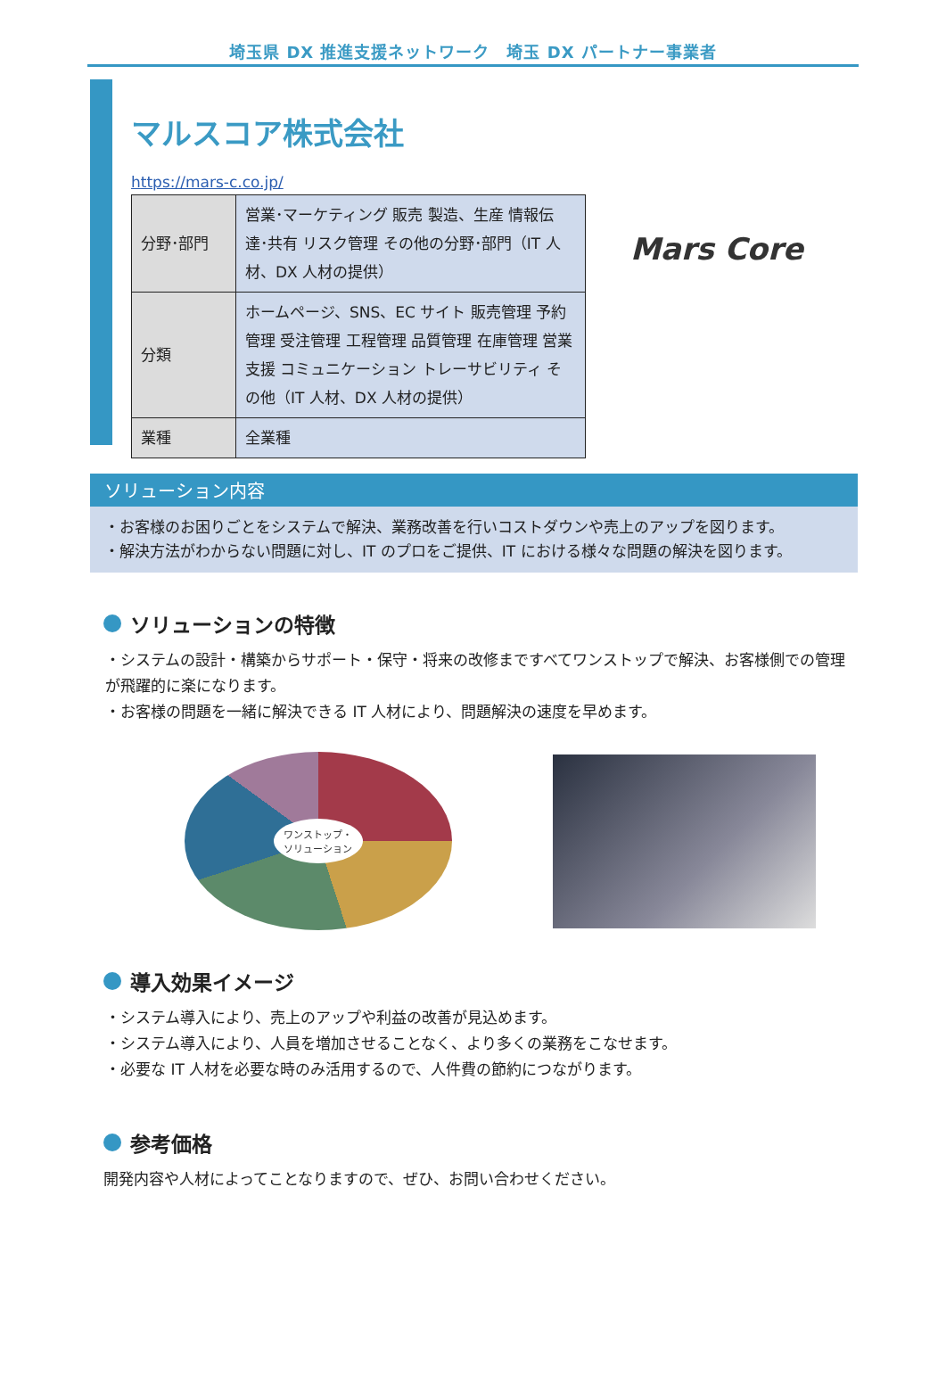埼玉県 DX 推進支援ネットワーク　埼玉 DX パートナー事業者
マルスコア株式会社
https://mars-c.co.jp/
| 分野･部門 | 営業･マーケティング 販売 製造、生産 情報伝達･共有 リスク管理 その他の分野･部門（IT 人材、DX 人材の提供） |
| 分類 | ホームページ、SNS、EC サイト 販売管理 予約管理 受注管理 工程管理 品質管理 在庫管理 営業支援 コミュニケーション トレーサビリティ その他（IT 人材、DX 人材の提供） |
| 業種 | 全業種 |
Mars Core
ソリューション内容
・お客様のお困りごとをシステムで解決、業務改善を行いコストダウンや売上のアップを図ります。
・解決方法がわからない問題に対し、IT のプロをご提供、IT における様々な問題の解決を図ります。
ソリューションの特徴
・システムの設計・構築からサポート・保守・将来の改修まですべてワンストップで解決、お客様側での管理が飛躍的に楽になります。
・お客様の問題を一緒に解決できる IT 人材により、問題解決の速度を早めます。
ワンストップ・
ソリューション
導入効果イメージ
・システム導入により、売上のアップや利益の改善が見込めます。
・システム導入により、人員を増加させることなく、より多くの業務をこなせます。
・必要な IT 人材を必要な時のみ活用するので、人件費の節約につながります。
参考価格
開発内容や人材によってことなりますので、ぜひ、お問い合わせください。